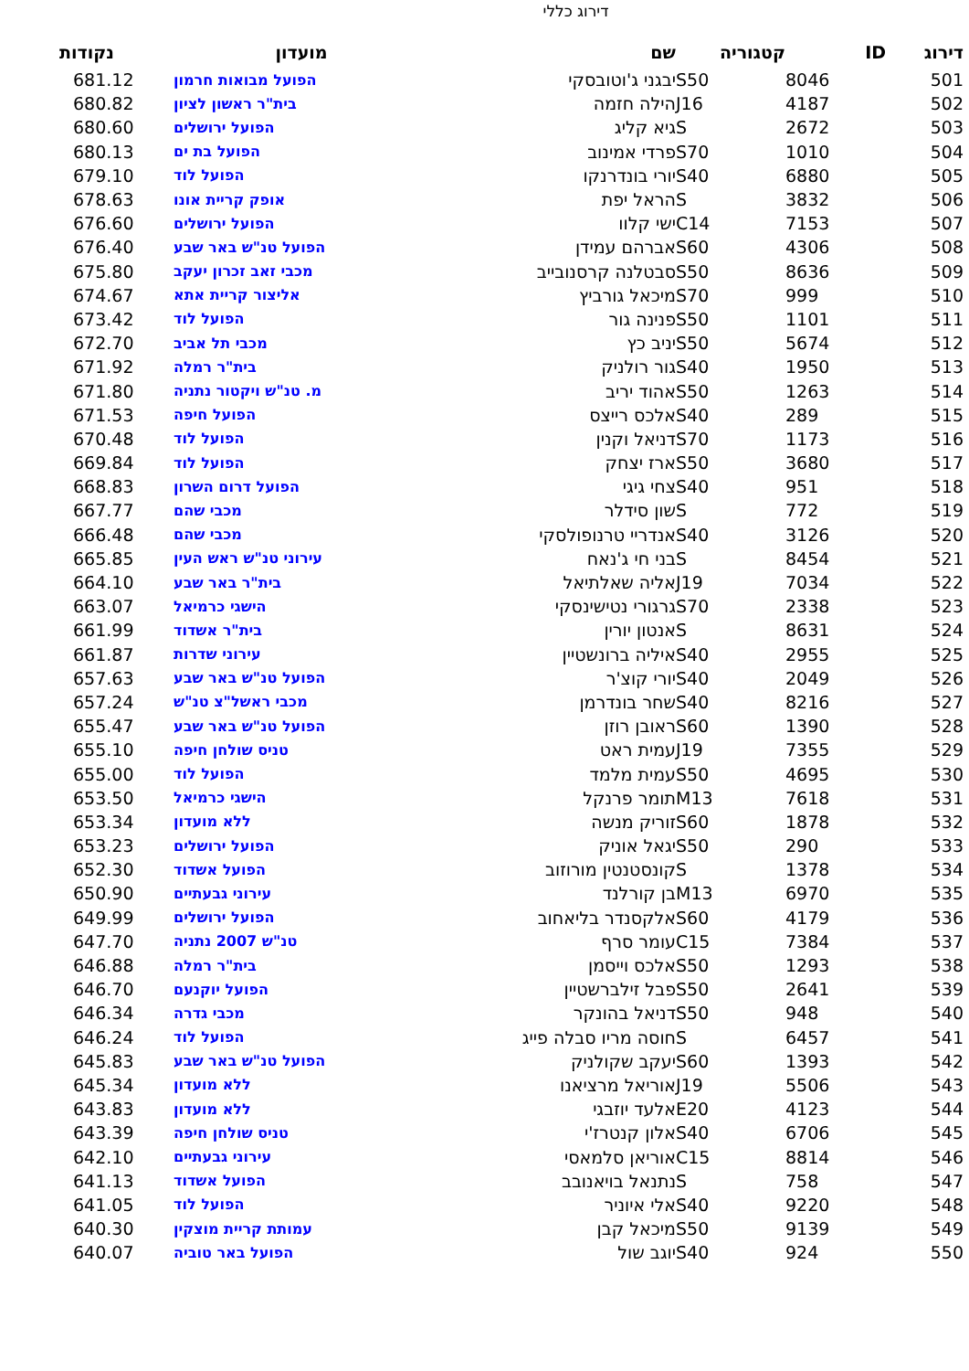דירוג כללי
| דירוג | ID | קטגוריה | שם | מועדון | נקודות |
| --- | --- | --- | --- | --- | --- |
| 501 | 8046 | S50 | יבגני ג'וטובסקי | הפועל מבואות חרמון | 681.12 |
| 502 | 4187 | J16 | הילה חזמה | בית"ר ראשון לציון | 680.82 |
| 503 | 2672 | S | גיא קליג | הפועל ירושלים | 680.60 |
| 504 | 1010 | S70 | פרדי אמינוב | הפועל בת ים | 680.13 |
| 505 | 6880 | S40 | יורי בונדרנקו | הפועל לוד | 679.10 |
| 506 | 3832 | S | הראל יפת | אופק קריית אונו | 678.63 |
| 507 | 7153 | C14 | ישי קלוו | הפועל ירושלים | 676.60 |
| 508 | 4306 | S60 | אברהם עמידן | הפועל טנ"ש באר שבע | 676.40 |
| 509 | 8636 | S50 | סבטלנה קרסנובייב | מכבי זאב זכרון יעקב | 675.80 |
| 510 | 999 | S70 | מיכאל גורביץ | אליצור קריית אתא | 674.67 |
| 511 | 1101 | S50 | פנינה גור | הפועל לוד | 673.42 |
| 512 | 5674 | S50 | יניב כץ | מכבי תל אביב | 672.70 |
| 513 | 1950 | S40 | גור רולניק | בית"ר רמלה | 671.92 |
| 514 | 1263 | S50 | אהוד יריב | מ. טנ"ש ויקטור נתניה | 671.80 |
| 515 | 289 | S40 | אלכס רייצס | הפועל חיפה | 671.53 |
| 516 | 1173 | S70 | דניאל וקנין | הפועל לוד | 670.48 |
| 517 | 3680 | S50 | ארז יצחק | הפועל לוד | 669.84 |
| 518 | 951 | S40 | צחי גיגי | הפועל דרום השרון | 668.83 |
| 519 | 772 | S | שון סידלר | מכבי שהם | 667.77 |
| 520 | 3126 | S40 | אנדריי טרנופולסקי | מכבי שהם | 666.48 |
| 521 | 8454 | S | בני חי ג'נאח | עירוני טנ"ש ראש העין | 665.85 |
| 522 | 7034 | J19 | אליה שאלתיאל | בית"ר באר שבע | 664.10 |
| 523 | 2338 | S70 | גרגורי נטישינסקי | הישגי כרמיאל | 663.07 |
| 524 | 8631 | S | אנטון יורין | בית"ר אשדוד | 661.99 |
| 525 | 2955 | S40 | איליה ברונשטיין | עירוני שדרות | 661.87 |
| 526 | 2049 | S40 | יורי קוצ'ר | הפועל טנ"ש באר שבע | 657.63 |
| 527 | 8216 | S40 | שחר בונדרמן | מכבי ראשל"צ טנ"ש | 657.24 |
| 528 | 1390 | S60 | ראובן רוזן | הפועל טנ"ש באר שבע | 655.47 |
| 529 | 7355 | J19 | עמית ראט | טניס שולחן חיפה | 655.10 |
| 530 | 4695 | S50 | עמית מלמד | הפועל לוד | 655.00 |
| 531 | 7618 | M13 | תומר פרנקל | הישגי כרמיאל | 653.50 |
| 532 | 1878 | S60 | זוריק מנשה | ללא מועדון | 653.34 |
| 533 | 290 | S50 | יגאל אוניק | הפועל ירושלים | 653.23 |
| 534 | 1378 | S | קונסטנטין מורוזוב | הפועל אשדוד | 652.30 |
| 535 | 6970 | M13 | בן קורלנד | עירוני גבעתיים | 650.90 |
| 536 | 4179 | S60 | אלקסנדר בליאחוב | הפועל ירושלים | 649.99 |
| 537 | 7384 | C15 | עומר סרף | טנ"ש 2007 נתניה | 647.70 |
| 538 | 1293 | S50 | אלכס וייסמן | בית"ר רמלה | 646.88 |
| 539 | 2641 | S50 | פבל זילברשטיין | הפועל יוקנעם | 646.70 |
| 540 | 948 | S50 | דניאל בהונקר | מכבי גדרה | 646.34 |
| 541 | 6457 | S | חוסה מריו סבלה פייג | הפועל לוד | 646.24 |
| 542 | 1393 | S60 | יעקב שקולניק | הפועל טנ"ש באר שבע | 645.83 |
| 543 | 5506 | J19 | אוריאל מרציאנו | ללא מועדון | 645.34 |
| 544 | 4123 | E20 | אלעד יוזבגי | ללא מועדון | 643.83 |
| 545 | 6706 | S40 | אלון קנטרז'י | טניס שולחן חיפה | 643.39 |
| 546 | 8814 | C15 | אוריאן סלמאסי | עירוני גבעתיים | 642.10 |
| 547 | 758 | S | נתנאל בויאנובב | הפועל אשדוד | 641.13 |
| 548 | 9220 | S40 | אלי איוניר | הפועל לוד | 641.05 |
| 549 | 9139 | S50 | מיכאל קבן | עמותת קריית מוצקין | 640.30 |
| 550 | 924 | S40 | יוגב שול | הפועל באר טוביה | 640.07 |